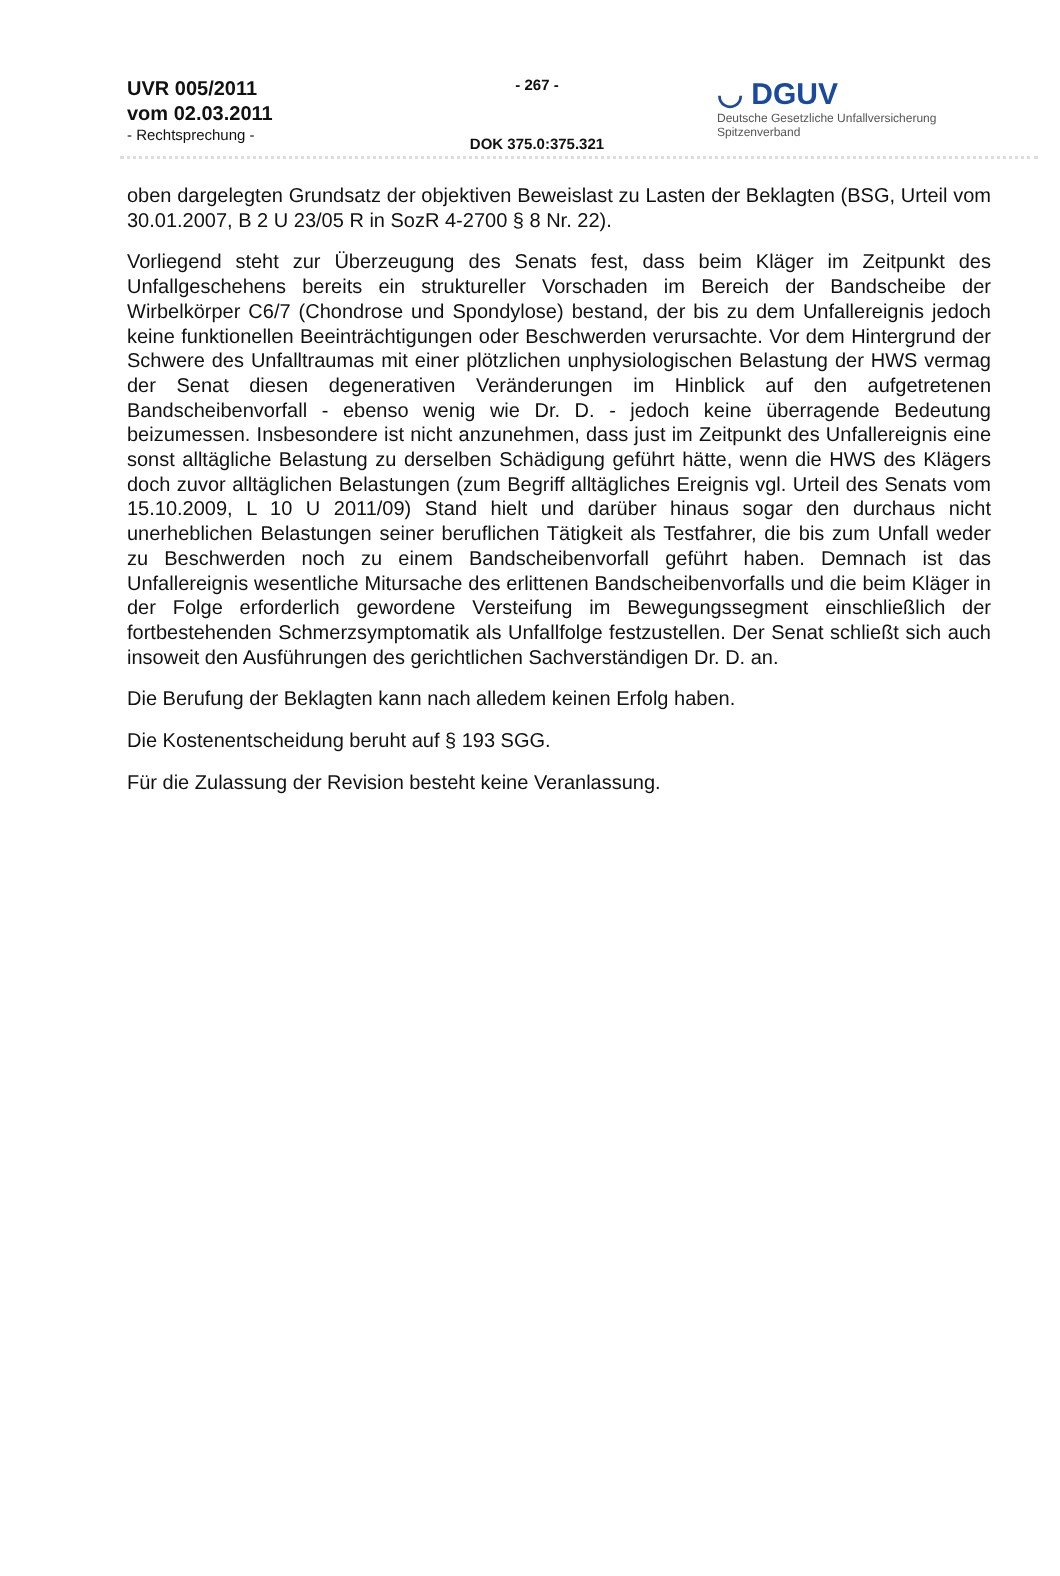UVR 005/2011
vom 02.03.2011
- Rechtsprechung -
- 267 -
DOK 375.0:375.321
◡ DGUV
Deutsche Gesetzliche Unfallversicherung
Spitzenverband
oben dargelegten Grundsatz der objektiven Beweislast zu Lasten der Beklagten (BSG, Urteil vom 30.01.2007, B 2 U 23/05 R in SozR 4-2700 § 8 Nr. 22).
Vorliegend steht zur Überzeugung des Senats fest, dass beim Kläger im Zeitpunkt des Unfallgeschehens bereits ein struktureller Vorschaden im Bereich der Bandscheibe der Wirbelkörper C6/7 (Chondrose und Spondylose) bestand, der bis zu dem Unfallereignis jedoch keine funktionellen Beeinträchtigungen oder Beschwerden verursachte. Vor dem Hintergrund der Schwere des Unfalltraumas mit einer plötzlichen unphysiologischen Belastung der HWS vermag der Senat diesen degenerativen Veränderungen im Hinblick auf den aufgetretenen Bandscheibenvorfall - ebenso wenig wie Dr. D. - jedoch keine überragende Bedeutung beizumessen. Insbesondere ist nicht anzunehmen, dass just im Zeitpunkt des Unfallereignis eine sonst alltägliche Belastung zu derselben Schädigung geführt hätte, wenn die HWS des Klägers doch zuvor alltäglichen Belastungen (zum Begriff alltägliches Ereignis vgl. Urteil des Senats vom 15.10.2009, L 10 U 2011/09) Stand hielt und darüber hinaus sogar den durchaus nicht unerheblichen Belastungen seiner beruflichen Tätigkeit als Testfahrer, die bis zum Unfall weder zu Beschwerden noch zu einem Bandscheibenvorfall geführt haben. Demnach ist das Unfallereignis wesentliche Mitursache des erlittenen Bandscheibenvorfalls und die beim Kläger in der Folge erforderlich gewordene Versteifung im Bewegungssegment einschließlich der fortbestehenden Schmerzsymptomatik als Unfallfolge festzustellen. Der Senat schließt sich auch insoweit den Ausführungen des gerichtlichen Sachverständigen Dr. D. an.
Die Berufung der Beklagten kann nach alledem keinen Erfolg haben.
Die Kostenentscheidung beruht auf § 193 SGG.
Für die Zulassung der Revision besteht keine Veranlassung.